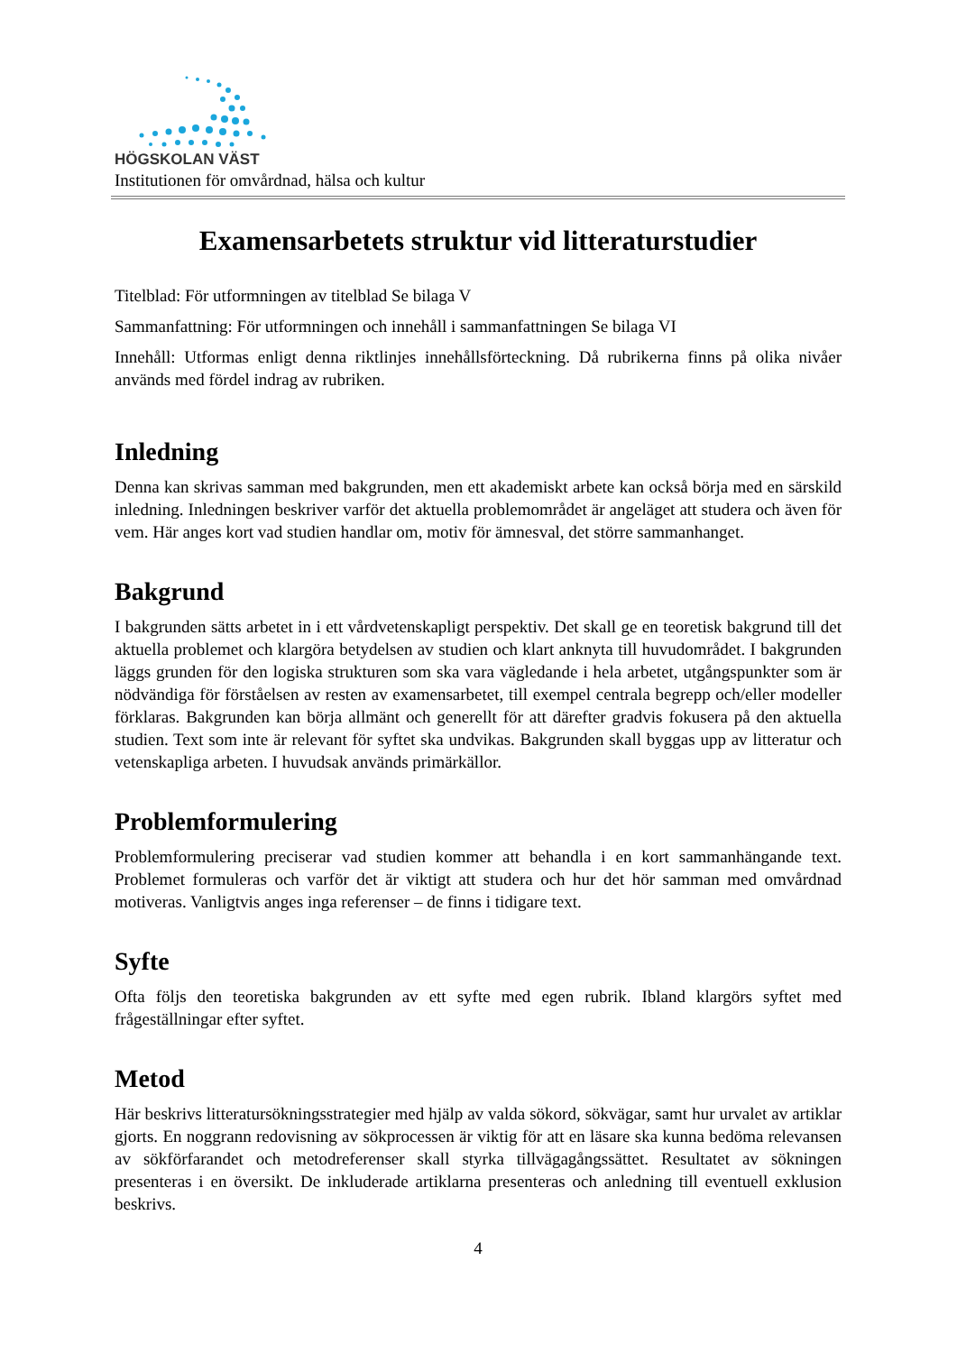HÖGSKOLAN VÄST
Institutionen för omvårdnad, hälsa och kultur
Examensarbetets struktur vid litteraturstudier
Titelblad: För utformningen av titelblad Se bilaga V
Sammanfattning: För utformningen och innehåll i sammanfattningen Se bilaga VI
Innehåll: Utformas enligt denna riktlinjes innehållsförteckning. Då rubrikerna finns på olika nivåer används med fördel indrag av rubriken.
Inledning
Denna kan skrivas samman med bakgrunden, men ett akademiskt arbete kan också börja med en särskild inledning. Inledningen beskriver varför det aktuella problemområdet är angeläget att studera och även för vem. Här anges kort vad studien handlar om, motiv för ämnesval, det större sammanhanget.
Bakgrund
I bakgrunden sätts arbetet in i ett vårdvetenskapligt perspektiv. Det skall ge en teoretisk bakgrund till det aktuella problemet och klargöra betydelsen av studien och klart anknyta till huvudområdet. I bakgrunden läggs grunden för den logiska strukturen som ska vara vägledande i hela arbetet, utgångspunkter som är nödvändiga för förståelsen av resten av examensarbetet, till exempel centrala begrepp och/eller modeller förklaras. Bakgrunden kan börja allmänt och generellt för att därefter gradvis fokusera på den aktuella studien. Text som inte är relevant för syftet ska undvikas. Bakgrunden skall byggas upp av litteratur och vetenskapliga arbeten. I huvudsak används primärkällor.
Problemformulering
Problemformulering preciserar vad studien kommer att behandla i en kort sammanhängande text. Problemet formuleras och varför det är viktigt att studera och hur det hör samman med omvårdnad motiveras. Vanligtvis anges inga referenser – de finns i tidigare text.
Syfte
Ofta följs den teoretiska bakgrunden av ett syfte med egen rubrik. Ibland klargörs syftet med frågeställningar efter syftet.
Metod
Här beskrivs litteratursökningsstrategier med hjälp av valda sökord, sökvägar, samt hur urvalet av artiklar gjorts. En noggrann redovisning av sökprocessen är viktig för att en läsare ska kunna bedöma relevansen av sökförfarandet och metodreferenser skall styrka tillvägagångssättet. Resultatet av sökningen presenteras i en översikt. De inkluderade artiklarna presenteras och anledning till eventuell exklusion beskrivs.
4